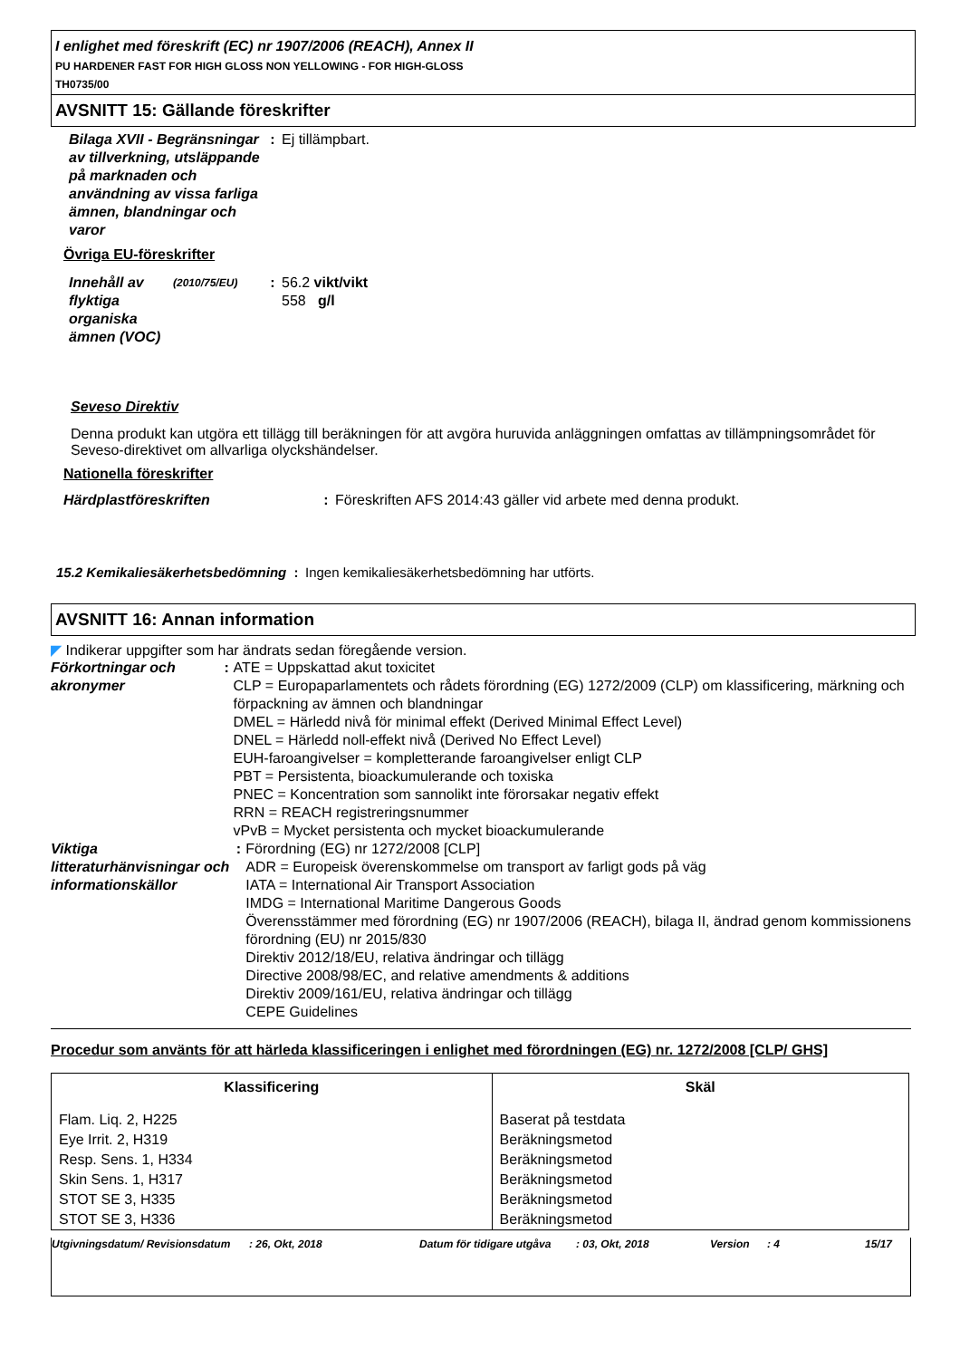I enlighet med föreskrift (EC) nr 1907/2006 (REACH), Annex II
PU HARDENER FAST FOR HIGH GLOSS NON YELLOWING - FOR HIGH-GLOSS
TH0735/00
AVSNITT 15: Gällande föreskrifter
Bilaga XVII - Begränsningar av tillverkning, utsläppande på marknaden och användning av vissa farliga ämnen, blandningar och varor
: Ej tillämpbart.
Övriga EU-föreskrifter
Innehåll av flyktiga organiska ämnen (VOC)
(2010/75/EU)
: 56.2 vikt/vikt
558 g/l
Seveso Direktiv
Denna produkt kan utgöra ett tillägg till beräkningen för att avgöra huruvida anläggningen omfattas av tillämpningsområdet för Seveso-direktivet om allvarliga olyckshändelser.
Nationella föreskrifter
Härdplastföreskriften : Föreskriften AFS 2014:43 gäller vid arbete med denna produkt.
15.2 Kemikaliesäkerhetsbedömning
: Ingen kemikaliesäkerhetsbedömning har utförts.
AVSNITT 16: Annan information
◤ Indikerar uppgifter som har ändrats sedan föregående version.
Förkortningar och akronymer
: ATE = Uppskattad akut toxicitet
CLP = Europaparlamentets och rådets förordning (EG) 1272/2009 (CLP) om klassificering, märkning och förpackning av ämnen och blandningar
DMEL = Härledd nivå för minimal effekt (Derived Minimal Effect Level)
DNEL = Härledd noll-effekt nivå (Derived No Effect Level)
EUH-faroangivelser = kompletterande faroangivelser enligt CLP
PBT = Persistenta, bioackumulerande och toxiska
PNEC = Koncentration som sannolikt inte förorsakar negativ effekt
RRN = REACH registreringsnummer
vPvB = Mycket persistenta och mycket bioackumulerande
Viktiga litteraturhänvisningar och informationskällor
: Förordning (EG) nr 1272/2008 [CLP]
ADR = Europeisk överenskommelse om transport av farligt gods på väg
IATA = International Air Transport Association
IMDG = International Maritime Dangerous Goods
Överensstämmer med förordning (EG) nr 1907/2006 (REACH), bilaga II, ändrad genom kommissionens förordning (EU) nr 2015/830
Direktiv 2012/18/EU, relativa ändringar och tillägg
Directive 2008/98/EC, and relative amendments & additions
Direktiv 2009/161/EU, relativa ändringar och tillägg
CEPE Guidelines
Procedur som använts för att härleda klassificeringen i enlighet med förordningen (EG) nr. 1272/2008 [CLP/ GHS]
| Klassificering | Skäl |
| --- | --- |
| Flam. Liq. 2, H225 | Baserat på testdata |
| Eye Irrit. 2, H319 | Beräkningsmetod |
| Resp. Sens. 1, H334 | Beräkningsmetod |
| Skin Sens. 1, H317 | Beräkningsmetod |
| STOT SE 3, H335 | Beräkningsmetod |
| STOT SE 3, H336 | Beräkningsmetod |
Utgivningsdatum/ Revisionsdatum
: 26, Okt, 2018 Datum för tidigare utgåva
: 03, Okt, 2018 Version : 4 15/17